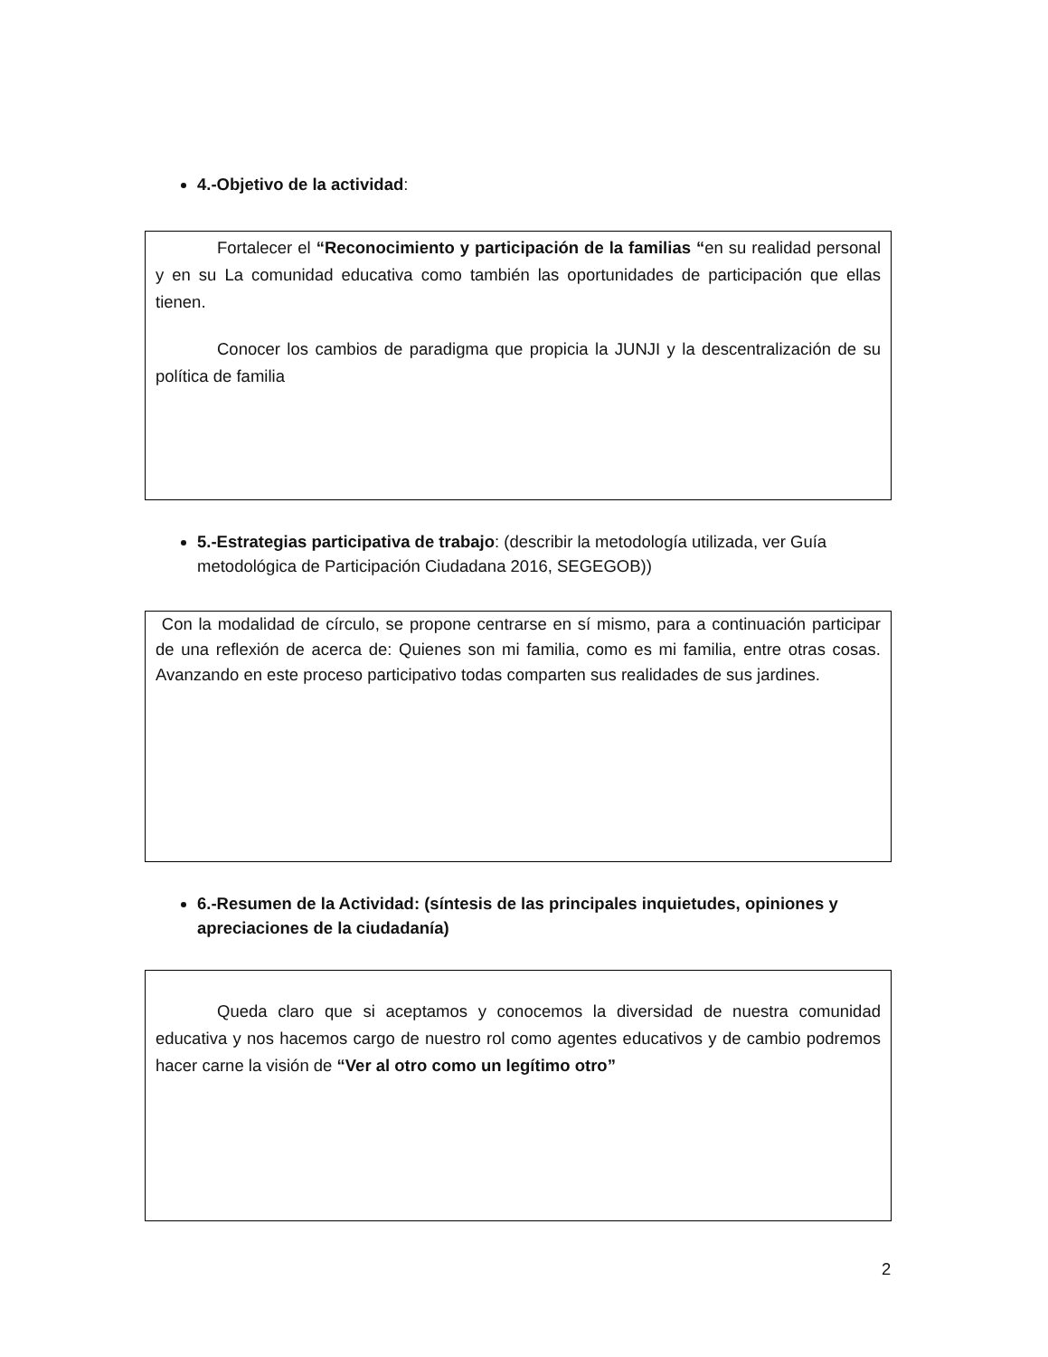4.-Objetivo de la actividad:
Fortalecer el “Reconocimiento y participación de la familias “en su realidad personal y en su La comunidad educativa como también las oportunidades de participación que ellas tienen.
Conocer los cambios de paradigma que propicia la JUNJI y la descentralización de su política de familia
5.-Estrategias participativa de trabajo: (describir la metodología utilizada, ver Guía metodológica de Participación Ciudadana 2016, SEGEGOB))
Con la modalidad de círculo, se propone centrarse en sí mismo, para a continuación participar de una reflexión de acerca de: Quienes son mi familia, como es mi familia, entre otras cosas. Avanzando en este proceso participativo todas comparten sus realidades de sus jardines.
6.-Resumen de la Actividad: (síntesis de las principales inquietudes, opiniones y apreciaciones de la ciudadanía)
Queda claro que si aceptamos y conocemos la diversidad de nuestra comunidad educativa y nos hacemos cargo de nuestro rol como agentes educativos y de cambio podremos hacer carne la visión de “Ver al otro como un legítimo otro”
2